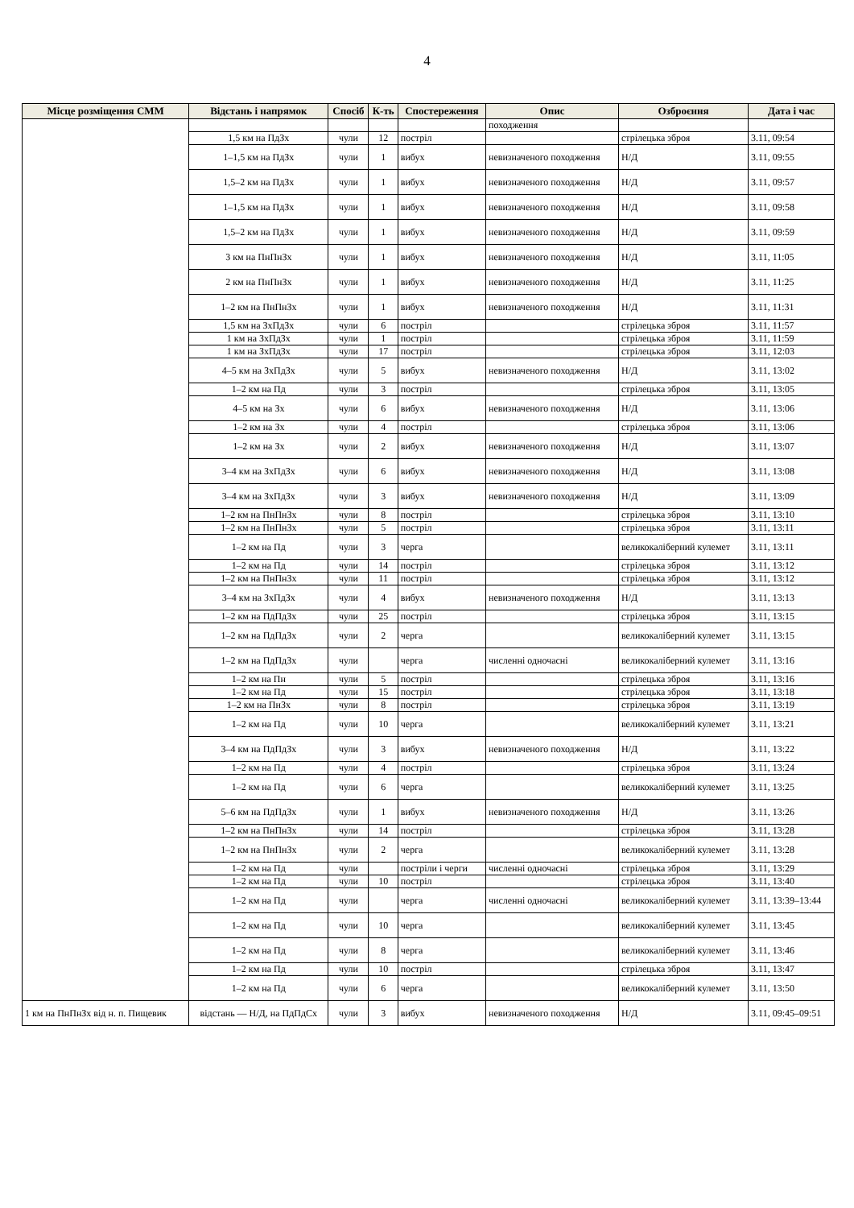4
| Місце розміщення СММ | Відстань і напрямок | Спосіб | К-ть | Спостереження | Опис | Озброєння | Дата і час |
| --- | --- | --- | --- | --- | --- | --- | --- |
| | | | | | походження | | |
| | 1,5 км на ПдЗх | чули | 12 | постріл | | стрілецька зброя | 3.11, 09:54 |
| | 1–1,5 км на ПдЗх | чули | 1 | вибух | невизначеного походження | Н/Д | 3.11, 09:55 |
| | 1,5–2 км на ПдЗх | чули | 1 | вибух | невизначеного походження | Н/Д | 3.11, 09:57 |
| | 1–1,5 км на ПдЗх | чули | 1 | вибух | невизначеного походження | Н/Д | 3.11, 09:58 |
| | 1,5–2 км на ПдЗх | чули | 1 | вибух | невизначеного походження | Н/Д | 3.11, 09:59 |
| | 3 км на ПнПнЗх | чули | 1 | вибух | невизначеного походження | Н/Д | 3.11, 11:05 |
| | 2 км на ПнПнЗх | чули | 1 | вибух | невизначеного походження | Н/Д | 3.11, 11:25 |
| | 1–2 км на ПнПнЗх | чули | 1 | вибух | невизначеного походження | Н/Д | 3.11, 11:31 |
| | 1,5 км на ЗхПдЗх | чули | 6 | постріл | | стрілецька зброя | 3.11, 11:57 |
| | 1 км на ЗхПдЗх | чули | 1 | постріл | | стрілецька зброя | 3.11, 11:59 |
| | 1 км на ЗхПдЗх | чули | 17 | постріл | | стрілецька зброя | 3.11, 12:03 |
| | 4–5 км на ЗхПдЗх | чули | 5 | вибух | невизначеного походження | Н/Д | 3.11, 13:02 |
| | 1–2 км на Пд | чули | 3 | постріл | | стрілецька зброя | 3.11, 13:05 |
| | 4–5 км на Зх | чули | 6 | вибух | невизначеного походження | Н/Д | 3.11, 13:06 |
| | 1–2 км на Зх | чули | 4 | постріл | | стрілецька зброя | 3.11, 13:06 |
| | 1–2 км на Зх | чули | 2 | вибух | невизначеного походження | Н/Д | 3.11, 13:07 |
| | 3–4 км на ЗхПдЗх | чули | 6 | вибух | невизначеного походження | Н/Д | 3.11, 13:08 |
| | 3–4 км на ЗхПдЗх | чули | 3 | вибух | невизначеного походження | Н/Д | 3.11, 13:09 |
| | 1–2 км на ПнПнЗх | чули | 8 | постріл | | стрілецька зброя | 3.11, 13:10 |
| | 1–2 км на ПнПнЗх | чули | 5 | постріл | | стрілецька зброя | 3.11, 13:11 |
| | 1–2 км на Пд | чули | 3 | черга | | великокаліберний кулемет | 3.11, 13:11 |
| | 1–2 км на Пд | чули | 14 | постріл | | стрілецька зброя | 3.11, 13:12 |
| | 1–2 км на ПнПнЗх | чули | 11 | постріл | | стрілецька зброя | 3.11, 13:12 |
| | 3–4 км на ЗхПдЗх | чули | 4 | вибух | невизначеного походження | Н/Д | 3.11, 13:13 |
| | 1–2 км на ПдПдЗх | чули | 25 | постріл | | стрілецька зброя | 3.11, 13:15 |
| | 1–2 км на ПдПдЗх | чули | 2 | черга | | великокаліберний кулемет | 3.11, 13:15 |
| | 1–2 км на ПдПдЗх | чули | | черга | численні одночасні | великокаліберний кулемет | 3.11, 13:16 |
| | 1–2 км на Пн | чули | 5 | постріл | | стрілецька зброя | 3.11, 13:16 |
| | 1–2 км на Пд | чули | 15 | постріл | | стрілецька зброя | 3.11, 13:18 |
| | 1–2 км на ПнЗх | чули | 8 | постріл | | стрілецька зброя | 3.11, 13:19 |
| | 1–2 км на Пд | чули | 10 | черга | | великокаліберний кулемет | 3.11, 13:21 |
| | 3–4 км на ПдПдЗх | чули | 3 | вибух | невизначеного походження | Н/Д | 3.11, 13:22 |
| | 1–2 км на Пд | чули | 4 | постріл | | стрілецька зброя | 3.11, 13:24 |
| | 1–2 км на Пд | чули | 6 | черга | | великокаліберний кулемет | 3.11, 13:25 |
| | 5–6 км на ПдПдЗх | чули | 1 | вибух | невизначеного походження | Н/Д | 3.11, 13:26 |
| | 1–2 км на ПнПнЗх | чули | 14 | постріл | | стрілецька зброя | 3.11, 13:28 |
| | 1–2 км на ПнПнЗх | чули | 2 | черга | | великокаліберний кулемет | 3.11, 13:28 |
| | 1–2 км на Пд | чули | | постріли і черги | численні одночасні | стрілецька зброя | 3.11, 13:29 |
| | 1–2 км на Пд | чули | 10 | постріл | | стрілецька зброя | 3.11, 13:40 |
| | 1–2 км на Пд | чули | | черга | численні одночасні | великокаліберний кулемет | 3.11, 13:39–13:44 |
| | 1–2 км на Пд | чули | 10 | черга | | великокаліберний кулемет | 3.11, 13:45 |
| | 1–2 км на Пд | чули | 8 | черга | | великокаліберний кулемет | 3.11, 13:46 |
| | 1–2 км на Пд | чули | 10 | постріл | | стрілецька зброя | 3.11, 13:47 |
| | 1–2 км на Пд | чули | 6 | черга | | великокаліберний кулемет | 3.11, 13:50 |
| 1 км на ПнПнЗх від н. п. Пищевик | відстань — Н/Д, на ПдПдСх | чули | 3 | вибух | невизначеного походження | Н/Д | 3.11, 09:45–09:51 |